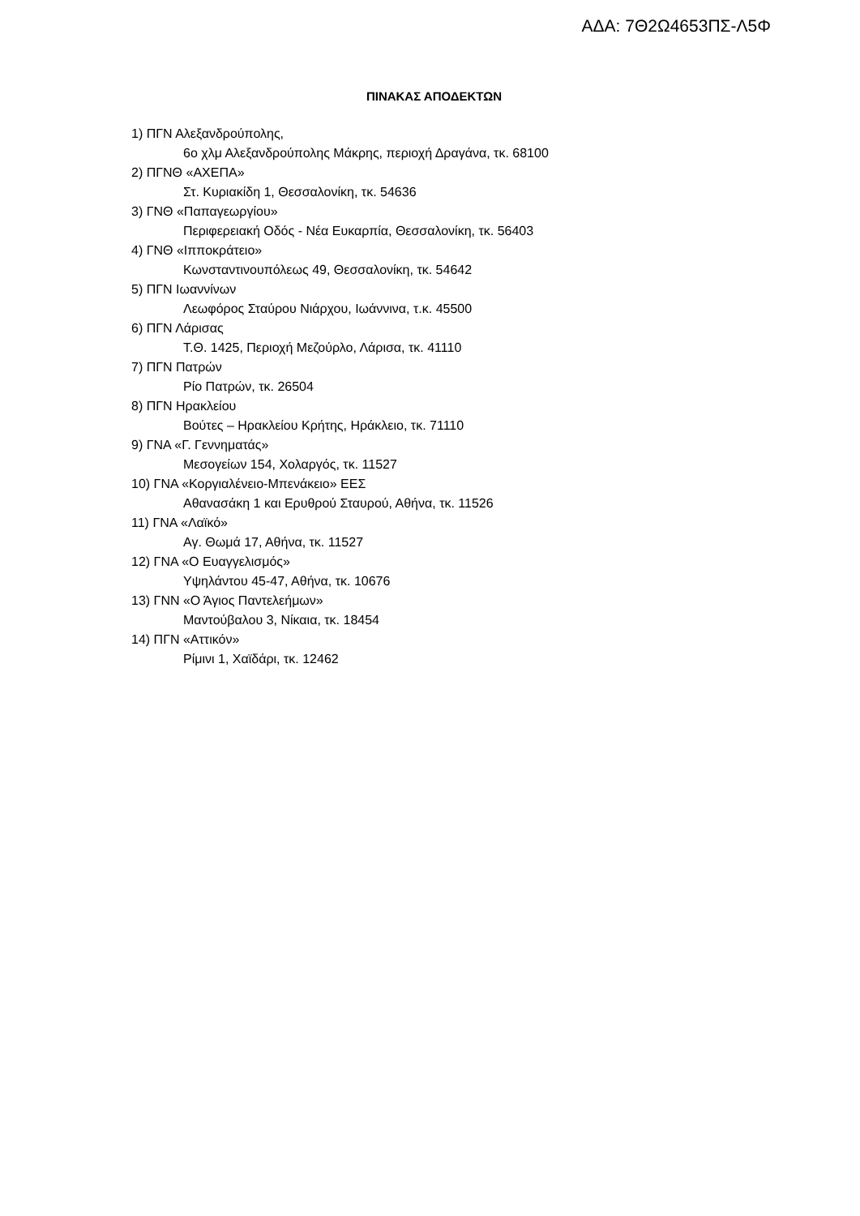ΑΔΑ: 7Θ2Ω4653ΠΣ-Λ5Φ
ΠΙΝΑΚΑΣ ΑΠΟΔΕΚΤΩΝ
1) ΠΓΝ Αλεξανδρούπολης,
6ο χλμ Αλεξανδρούπολης Μάκρης, περιοχή Δραγάνα, τκ. 68100
2) ΠΓΝΘ «ΑΧΕΠΑ»
Στ. Κυριακίδη 1, Θεσσαλονίκη, τκ. 54636
3) ΓΝΘ «Παπαγεωργίου»
Περιφερειακή Οδός - Νέα Ευκαρπία, Θεσσαλονίκη, τκ. 56403
4) ΓΝΘ «Ιπποκράτειο»
Κωνσταντινουπόλεως 49, Θεσσαλονίκη, τκ. 54642
5) ΠΓΝ Ιωαννίνων
Λεωφόρος Σταύρου Νιάρχου, Ιωάννινα, τ.κ. 45500
6) ΠΓΝ Λάρισας
Τ.Θ. 1425, Περιοχή Μεζούρλο, Λάρισα, τκ. 41110
7) ΠΓΝ Πατρών
Ρίο Πατρών, τκ. 26504
8) ΠΓΝ Ηρακλείου
Βούτες – Ηρακλείου Κρήτης, Ηράκλειο, τκ. 71110
9) ΓΝΑ «Γ. Γεννηματάς»
Μεσογείων 154, Χολαργός, τκ. 11527
10) ΓΝΑ «Κοργιαλένειο-Μπενάκειο» ΕΕΣ
Αθανασάκη 1 και Ερυθρού Σταυρού, Αθήνα, τκ. 11526
11) ΓΝΑ «Λαϊκό»
Αγ. Θωμά 17, Αθήνα, τκ. 11527
12) ΓΝΑ «Ο Ευαγγελισμός»
Υψηλάντου 45-47, Αθήνα, τκ. 10676
13) ΓΝΝ «Ο Άγιος Παντελεήμων»
Μαντούβαλου 3, Νίκαια, τκ. 18454
14) ΠΓΝ «Αττικόν»
Ρίμινι 1, Χαϊδάρι, τκ. 12462